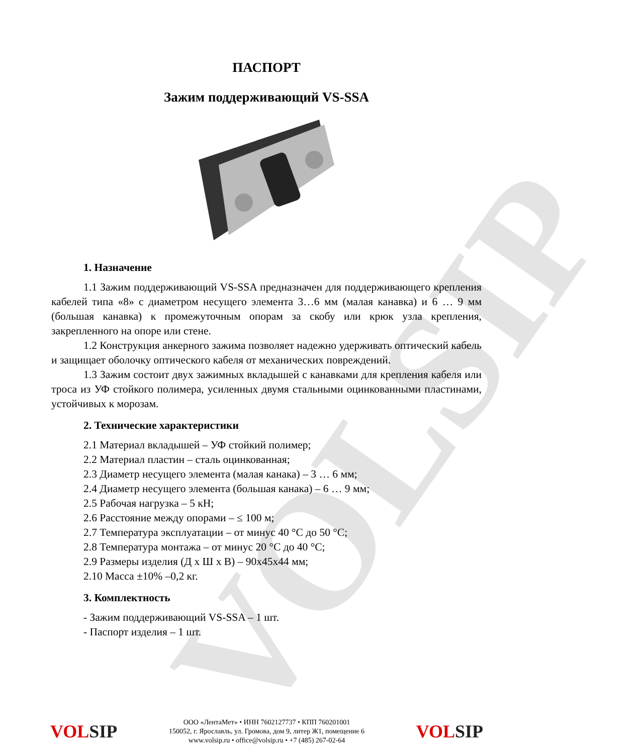VOLSIP
ПАСПОРТ
Зажим поддерживающий VS-SSA
1. Назначение
1.1 Зажим поддерживающий VS-SSA предназначен для поддерживающего крепления кабелей типа «8» с диаметром несущего элемента 3…6 мм (малая канавка) и 6 … 9 мм (большая канавка) к промежуточным опорам за скобу или крюк узла крепления, закрепленного на опоре или стене.
1.2 Конструкция анкерного зажима позволяет надежно удерживать оптический кабель и защищает оболочку оптического кабеля от механических повреждений.
1.3 Зажим состоит двух зажимных вкладышей с канавками для крепления кабеля или троса из УФ стойкого полимера, усиленных двумя стальными оцинкованными пластинами, устойчивых к морозам.
2. Технические характеристики
2.1 Материал вкладышей – УФ стойкий полимер;
2.2 Материал пластин – сталь оцинкованная;
2.3 Диаметр несущего элемента (малая канака) – 3 … 6 мм;
2.4 Диаметр несущего элемента (большая канака) – 6 … 9 мм;
2.5 Рабочая нагрузка – 5 кН;
2.6 Расстояние между опорами – ≤ 100 м;
2.7 Температура эксплуатации – от минус 40 °С до 50 °С;
2.8 Температура монтажа – от минус 20 °С до 40 °С;
2.9 Размеры изделия (Д х Ш х В) – 90х45х44 мм;
2.10 Масса ±10% –0,2 кг.
3. Комплектность
- Зажим поддерживающий VS-SSA – 1 шт.
- Паспорт изделия – 1 шт.
VOLSIP
ООО «ЛентаМет» • ИНН 7602127737 • КПП 760201001
150052, г. Ярославль, ул. Громова, дом 9, литер Ж1, помещение 6
www.volsip.ru • office@volsip.ru • +7 (485) 267-02-64
VOLSIP